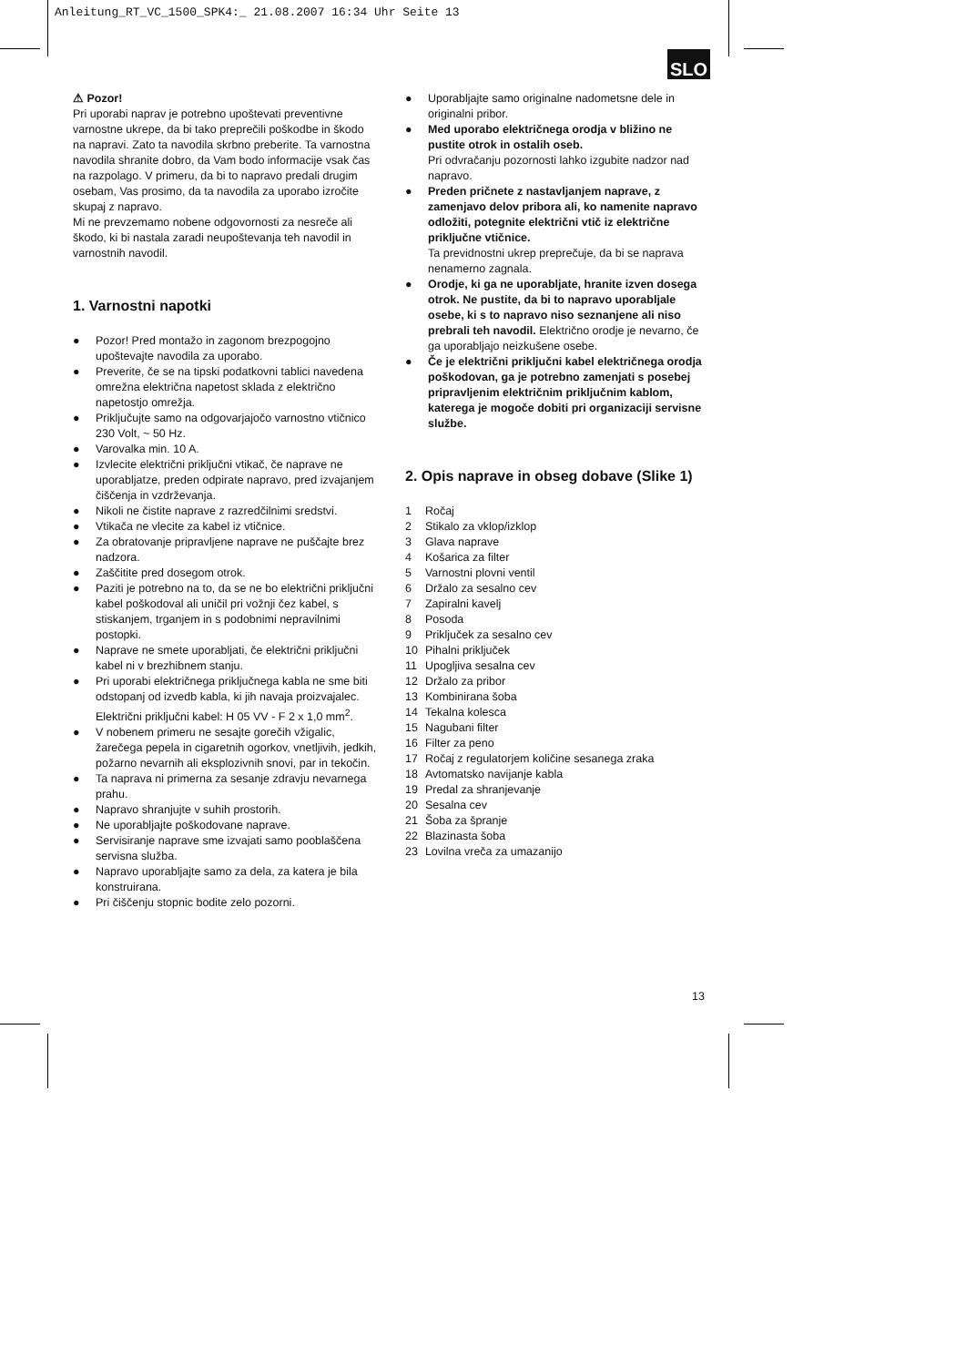Anleitung_RT_VC_1500_SPK4:_ 21.08.2007 16:34 Uhr Seite 13
SLO
⚠ Pozor!
Pri uporabi naprav je potrebno upoštevati preventivne varnostne ukrepe, da bi tako preprečili poškodbe in škodo na napravi. Zato ta navodila skrbno preberite. Ta varnostna navodila shranite dobro, da Vam bodo informacije vsak čas na razpolago. V primeru, da bi to napravo predali drugim osebam, Vas prosimo, da ta navodila za uporabo izročite skupaj z napravo.
Mi ne prevzemamo nobene odgovornosti za nesreče ali škodo, ki bi nastala zaradi neupoštevanja teh navodil in varnostnih navodil.
1. Varnostni napotki
● Pozor! Pred montažo in zagonom brezpogojno upoštevajte navodila za uporabo.
● Preverite, če se na tipski podatkovni tablici navedena omrežna električna napetost sklada z električno napetostjo omrežja.
● Priključujte samo na odgovarjajočo varnostno vtičnico 230 Volt, ~ 50 Hz.
● Varovalka min. 10 A.
● Izvlecite električni priključni vtikač, če naprave ne uporabljatze, preden odpirate napravo, pred izvajanjem čiščenja in vzdrževanja.
● Nikoli ne čistite naprave z razredčilnimi sredstvi.
● Vtikača ne vlecite za kabel iz vtičnice.
● Za obratovanje pripravljene naprave ne puščajte brez nadzora.
● Zaščitite pred dosegom otrok.
● Paziti je potrebno na to, da se ne bo električni priključni kabel poškodoval ali uničil pri vožnji čez kabel, s stiskanjem, trganjem in s podobnimi nepravilnimi postopki.
● Naprave ne smete uporabljati, če električni priključni kabel ni v brezhibnem stanju.
● Pri uporabi električnega priključnega kabla ne sme biti odstopanj od izvedb kabla, ki jih navaja proizvajalec. Električni priključni kabel: H 05 VV - F 2 x 1,0 mm<sup>2</sup>.
● V nobenem primeru ne sesajte gorečih vžigalic, žarečega pepela in cigaretnih ogorkov, vnetljivih, jedkih, požarno nevarnih ali eksplozivnih snovi, par in tekočin.
● Ta naprava ni primerna za sesanje zdravju nevarnega prahu.
● Napravo shranjujte v suhih prostorih.
● Ne uporabljajte poškodovane naprave.
● Servisiranje naprave sme izvajati samo pooblaščena servisna služba.
● Napravo uporabljajte samo za dela, za katera je bila konstruirana.
● Pri čiščenju stopnic bodite zelo pozorni.
● Uporabljajte samo originalne nadometsne dele in originalni pribor.
● Med uporabo električnega orodja v bližino ne pustite otrok in ostalih oseb.
Pri odvračanju pozornosti lahko izgubite nadzor nad napravo.
● Preden pričnete z nastavljanjem naprave, z zamenjavo delov pribora ali, ko namenite napravo odložiti, potegnite električni vtič iz električne priključne vtičnice.
Ta previdnostni ukrep preprečuje, da bi se naprava nenamerno zagnala.
● Orodje, ki ga ne uporabljate, hranite izven dosega otrok. Ne pustite, da bi to napravo uporabljale osebe, ki s to napravo niso seznanjene ali niso prebrali teh navodil. Električno orodje je nevarno, če ga uporabljajo neizkušene osebe.
● Če je električni priključni kabel električnega orodja poškodovan, ga je potrebno zamenjati s posebej pripravljenim električnim priključnim kablom, katerega je mogoče dobiti pri organizaciji servisne službe.
2. Opis naprave in obseg dobave (Slike 1)
| 1 | Ročaj |
| 2 | Stikalo za vklop/izklop |
| 3 | Glava naprave |
| 4 | Košarica za filter |
| 5 | Varnostni plovni ventil |
| 6 | Držalo za sesalno cev |
| 7 | Zapiralni kavelj |
| 8 | Posoda |
| 9 | Priključek za sesalno cev |
| 10 | Pihalni priključek |
| 11 | Upogljiva sesalna cev |
| 12 | Držalo za pribor |
| 13 | Kombinirana šoba |
| 14 | Tekalna kolesca |
| 15 | Nagubani filter |
| 16 | Filter za peno |
| 17 | Ročaj z regulatorjem količine sesanega zraka |
| 18 | Avtomatsko navijanje kabla |
| 19 | Predal za shranjevanje |
| 20 | Sesalna cev |
| 21 | Šoba za špranje |
| 22 | Blazinasta šoba |
| 23 | Lovilna vreča za umazanijo |
13